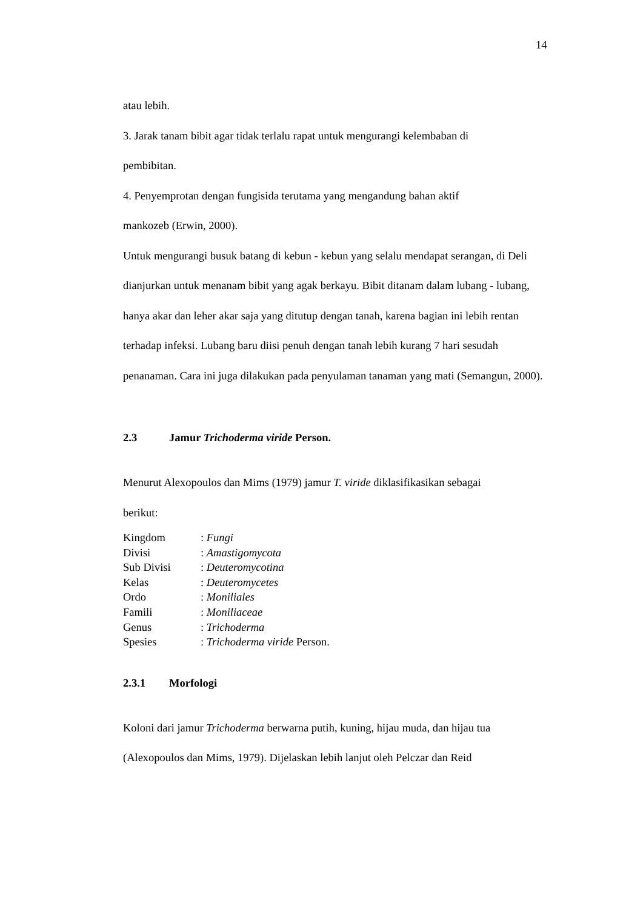14
atau lebih.
3. Jarak tanam bibit agar tidak terlalu rapat untuk mengurangi kelembaban di
pembibitan.
4. Penyemprotan dengan fungisida terutama yang mengandung bahan aktif
mankozeb (Erwin, 2000).
Untuk mengurangi busuk batang di kebun - kebun yang selalu mendapat serangan, di Deli dianjurkan untuk menanam bibit yang agak berkayu. Bibit ditanam dalam lubang - lubang, hanya akar dan leher akar saja yang ditutup dengan tanah, karena bagian ini lebih rentan terhadap infeksi. Lubang baru diisi penuh dengan tanah lebih kurang 7 hari sesudah penanaman. Cara ini juga dilakukan pada penyulaman tanaman yang mati (Semangun, 2000).
2.3 Jamur Trichoderma viride Person.
Menurut Alexopoulos dan Mims (1979) jamur T. viride diklasifikasikan sebagai
berikut:
| Kingdom | : Fungi |
| Divisi | : Amastigomycota |
| Sub Divisi | : Deuteromycotina |
| Kelas | : Deuteromycetes |
| Ordo | : Moniliales |
| Famili | : Moniliaceae |
| Genus | : Trichoderma |
| Spesies | : Trichoderma viride Person. |
2.3.1 Morfologi
Koloni dari jamur Trichoderma berwarna putih, kuning, hijau muda, dan hijau tua
(Alexopoulos dan Mims, 1979). Dijelaskan lebih lanjut oleh Pelczar dan Reid